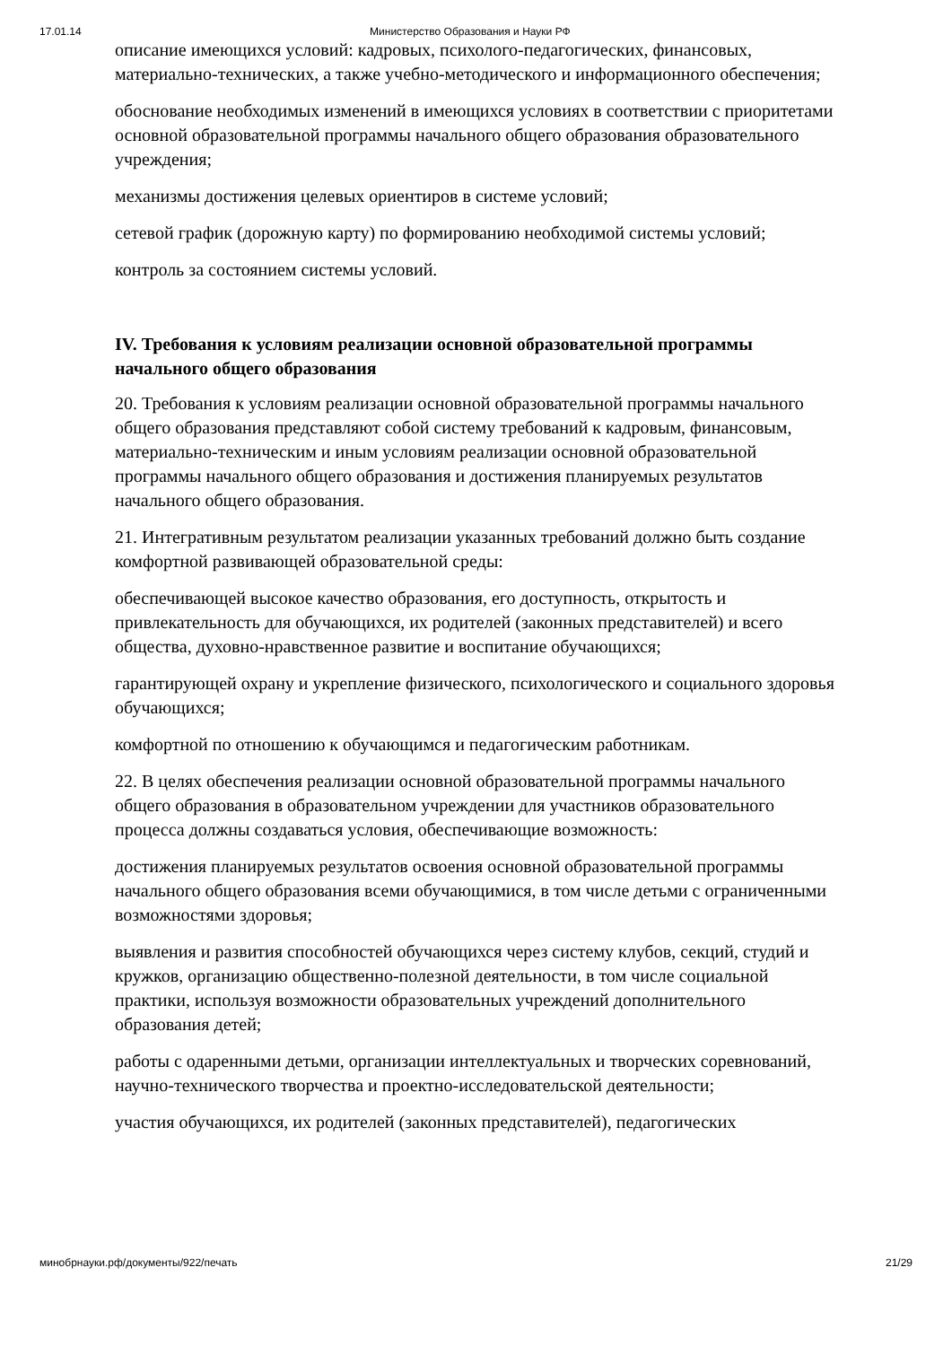17.01.14 Министерство Образования и Науки РФ
описание имеющихся условий: кадровых, психолого-педагогических, финансовых, материально-технических, а также учебно-методического и информационного обеспечения;
обоснование необходимых изменений в имеющихся условиях в соответствии с приоритетами основной образовательной программы начального общего образования образовательного учреждения;
механизмы достижения целевых ориентиров в системе условий;
сетевой график (дорожную карту) по формированию необходимой системы условий;
контроль за состоянием системы условий.
IV. Требования к условиям реализации основной образовательной программы начального общего образования
20. Требования к условиям реализации основной образовательной программы начального общего образования представляют собой систему требований к кадровым, финансовым, материально-техническим и иным условиям реализации основной образовательной программы начального общего образования и достижения планируемых результатов начального общего образования.
21. Интегративным результатом реализации указанных требований должно быть создание комфортной развивающей образовательной среды:
обеспечивающей высокое качество образования, его доступность, открытость и привлекательность для обучающихся, их родителей (законных представителей) и всего общества, духовно-нравственное развитие и воспитание обучающихся;
гарантирующей охрану и укрепление физического, психологического и социального здоровья обучающихся;
комфортной по отношению к обучающимся и педагогическим работникам.
22. В целях обеспечения реализации основной образовательной программы начального общего образования в образовательном учреждении для участников образовательного процесса должны создаваться условия, обеспечивающие возможность:
достижения планируемых результатов освоения основной образовательной программы начального общего образования всеми обучающимися, в том числе детьми с ограниченными возможностями здоровья;
выявления и развития способностей обучающихся через систему клубов, секций, студий и кружков, организацию общественно-полезной деятельности, в том числе социальной практики, используя возможности образовательных учреждений дополнительного образования детей;
работы с одаренными детьми, организации интеллектуальных и творческих соревнований, научно-технического творчества и проектно-исследовательской деятельности;
участия обучающихся, их родителей (законных представителей), педагогических
минобрнауки.рф/документы/922/печать 21/29